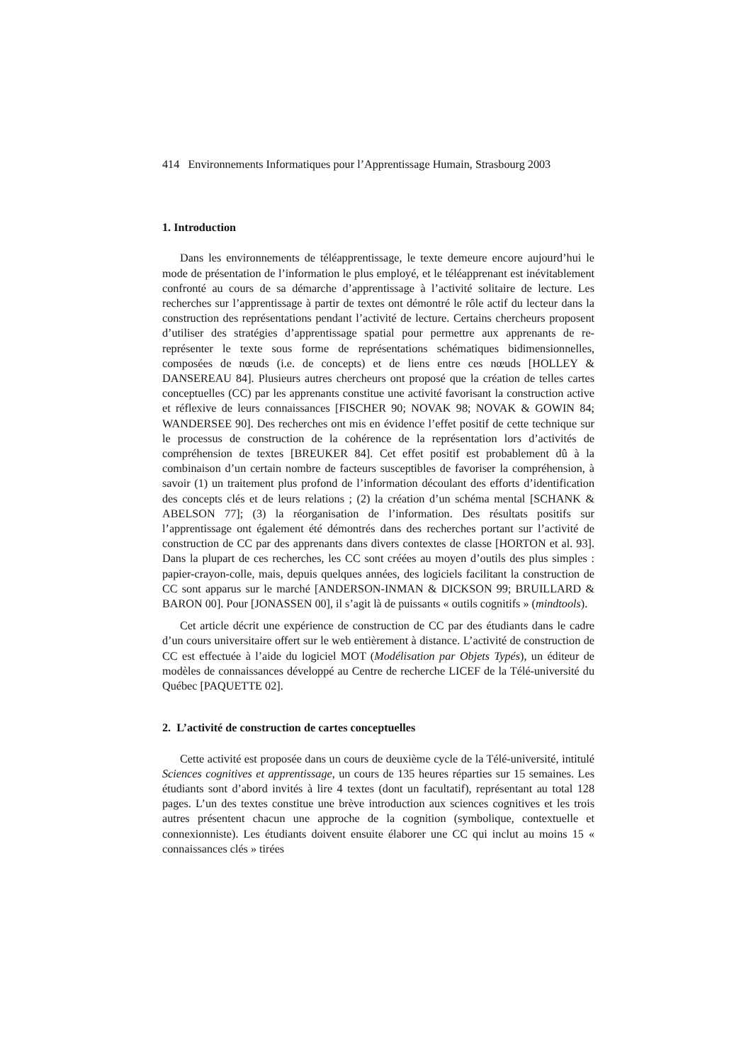414 Environnements Informatiques pour l’Apprentissage Humain, Strasbourg 2003
1. Introduction
Dans les environnements de téléapprentissage, le texte demeure encore aujourd’hui le mode de présentation de l’information le plus employé, et le téléapprenant est inévitablement confronté au cours de sa démarche d’apprentissage à l’activité solitaire de lecture. Les recherches sur l’apprentissage à partir de textes ont démontré le rôle actif du lecteur dans la construction des représentations pendant l’activité de lecture. Certains chercheurs proposent d’utiliser des stratégies d’apprentissage spatial pour permettre aux apprenants de re-représenter le texte sous forme de représentations schématiques bidimensionnelles, composées de nœuds (i.e. de concepts) et de liens entre ces nœuds [HOLLEY & DANSEREAU 84]. Plusieurs autres chercheurs ont proposé que la création de telles cartes conceptuelles (CC) par les apprenants constitue une activité favorisant la construction active et réflexive de leurs connaissances [FISCHER 90; NOVAK 98; NOVAK & GOWIN 84; WANDERSEE 90]. Des recherches ont mis en évidence l’effet positif de cette technique sur le processus de construction de la cohérence de la représentation lors d’activités de compréhension de textes [BREUKER 84]. Cet effet positif est probablement dû à la combinaison d’un certain nombre de facteurs susceptibles de favoriser la compréhension, à savoir (1) un traitement plus profond de l’information découlant des efforts d’identification des concepts clés et de leurs relations ; (2) la création d’un schéma mental [SCHANK & ABELSON 77]; (3) la réorganisation de l’information. Des résultats positifs sur l’apprentissage ont également été démontrés dans des recherches portant sur l’activité de construction de CC par des apprenants dans divers contextes de classe [HORTON et al. 93]. Dans la plupart de ces recherches, les CC sont créées au moyen d’outils des plus simples : papier-crayon-colle, mais, depuis quelques années, des logiciels facilitant la construction de CC sont apparus sur le marché [ANDERSON-INMAN & DICKSON 99; BRUILLARD & BARON 00]. Pour [JONASSEN 00], il s’agit là de puissants « outils cognitifs » (mindtools).
Cet article décrit une expérience de construction de CC par des étudiants dans le cadre d’un cours universitaire offert sur le web entièrement à distance. L’activité de construction de CC est effectuée à l’aide du logiciel MOT (Modélisation par Objets Typés), un éditeur de modèles de connaissances développé au Centre de recherche LICEF de la Télé-université du Québec [PAQUETTE 02].
2. L’activité de construction de cartes conceptuelles
Cette activité est proposée dans un cours de deuxième cycle de la Télé-université, intitulé Sciences cognitives et apprentissage, un cours de 135 heures réparties sur 15 semaines. Les étudiants sont d’abord invités à lire 4 textes (dont un facultatif), représentant au total 128 pages. L’un des textes constitue une brève introduction aux sciences cognitives et les trois autres présentent chacun une approche de la cognition (symbolique, contextuelle et connexionniste). Les étudiants doivent ensuite élaborer une CC qui inclut au moins 15 « connaissances clés » tirées